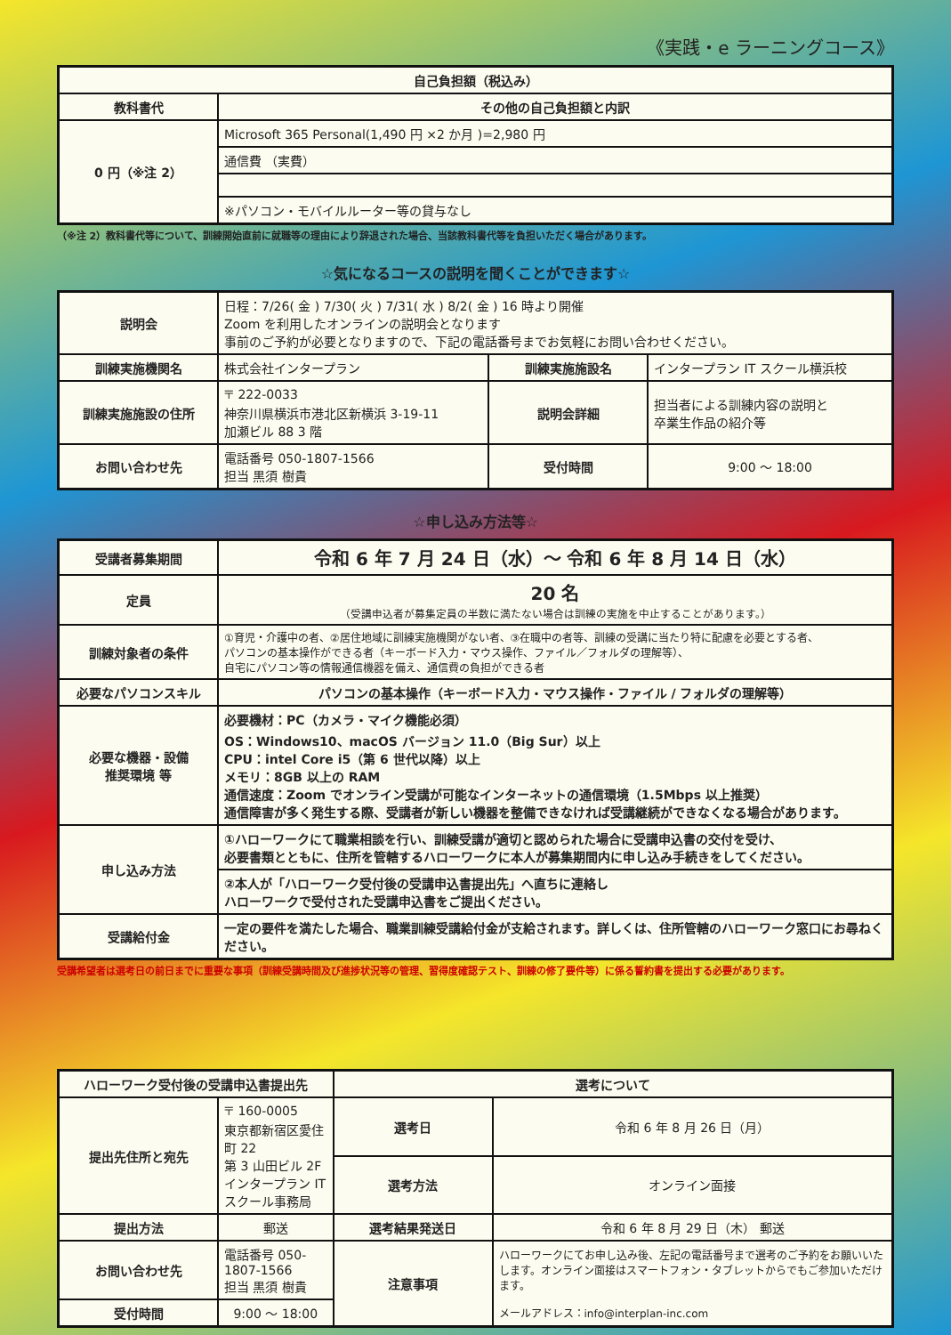《実践・e ラーニングコース》
| 自己負担額（税込み） | |
| --- | --- |
| 教科書代 | その他の自己負担額と内訳 |
| 0 円（※注 2） | Microsoft 365 Personal(1,490 円 ×2 か月 )=2,980 円 |
| | 通信費 （実費） |
| | ※パソコン・モバイルルーター等の貸与なし |
（※注 2）教科書代等について、訓練開始直前に就職等の理由により辞退された場合、当該教科書代等を負担いただく場合があります。
☆気になるコースの説明を聞くことができます☆
| 説明会 | 日程：7/26( 金 ) 7/30( 火 ) 7/31( 水 ) 8/2( 金 ) 16 時より開催 Zoom を利用したオンラインの説明会となります 事前のご予約が必要となりますので、下記の電話番号までお気軽にお問い合わせください。 | | |
| 訓練実施機関名 | 株式会社インタープラン | 訓練実施施設名 | インタープラン IT スクール横浜校 |
| 訓練実施施設の住所 | 〒 222-0033 神奈川県横浜市港北区新横浜 3-19-11 加瀬ビル 88 3 階 | 説明会詳細 | 担当者による訓練内容の説明と 卒業生作品の紹介等 |
| お問い合わせ先 | 電話番号 050-1807-1566 担当 黒須 樹貴 | 受付時間 | 9:00 ～ 18:00 |
☆申し込み方法等☆
| 受講者募集期間 | 令和 6 年 7 月 24 日（水）～ 令和 6 年 8 月 14 日（水） |
| 定員 | 20 名 （受講申込者が募集定員の半数に満たない場合は訓練の実施を中止することがあります。） |
| 訓練対象者の条件 | ①育児・介護中の者、②居住地域に訓練実施機関がない者、③在職中の者等、訓練の受講に当たり特に配慮を必要とする者、 パソコンの基本操作ができる者（キーボード入力・マウス操作、ファイル／フォルダの理解等）、 自宅にパソコン等の情報通信機器を備え、通信費の負担ができる者 |
| 必要なパソコンスキル | パソコンの基本操作（キーボード入力・マウス操作・ファイル / フォルダの理解等） |
| 必要な機器・設備 推奨環境 等 | 必要機材：PC（カメラ・マイク機能必須） OS：Windows10、macOS バージョン 11.0（Big Sur）以上 CPU：intel Core i5（第 6 世代以降）以上 メモリ：8GB 以上の RAM 通信速度：Zoom でオンライン受講が可能なインターネットの通信環境（1.5Mbps 以上推奨） 通信障害が多く発生する際、受講者が新しい機器を整備できなければ受講継続ができなくなる場合があります。 |
| 申し込み方法 | ①ハローワークにて職業相談を行い、訓練受講が適切と認められた場合に受講申込書の交付を受け、 必要書類とともに、住所を管轄するハローワークに本人が募集期間内に申し込み手続きをしてください。 |
| | ②本人が「ハローワーク受付後の受講申込書提出先」へ直ちに連絡し ハローワークで受付された受講申込書をご提出ください。 |
| 受講給付金 | 一定の要件を満たした場合、職業訓練受講給付金が支給されます。詳しくは、住所管轄のハローワーク窓口にお尋ねください。 |
受講希望者は選考日の前日までに重要な事項（訓練受講時間及び進捗状況等の管理、習得度確認テスト、訓練の修了要件等）に係る誓約書を提出する必要があります。
| ハローワーク受付後の受講申込書提出先 | | 選考について | |
| --- | --- | --- | --- |
| 提出先住所と宛先 | 〒 160-0005 東京都新宿区愛住町 22 第 3 山田ビル 2F インタープラン IT スクール事務局 | 選考日 | 令和 6 年 8 月 26 日（月） |
| | | 選考方法 | オンライン面接 |
| 提出方法 | 郵送 | 選考結果発送日 | 令和 6 年 8 月 29 日（木） 郵送 |
| お問い合わせ先 | 電話番号 050-1807-1566 担当 黒須 樹貴 | 注意事項 | ハローワークにてお申し込み後、左記の電話番号まで選考のご予約をお願いいたします。オンライン面接はスマートフォン・タブレットからでもご参加いただけます。 メールアドレス：info@interplan-inc.com |
| 受付時間 | 9:00 ～ 18:00 | | |